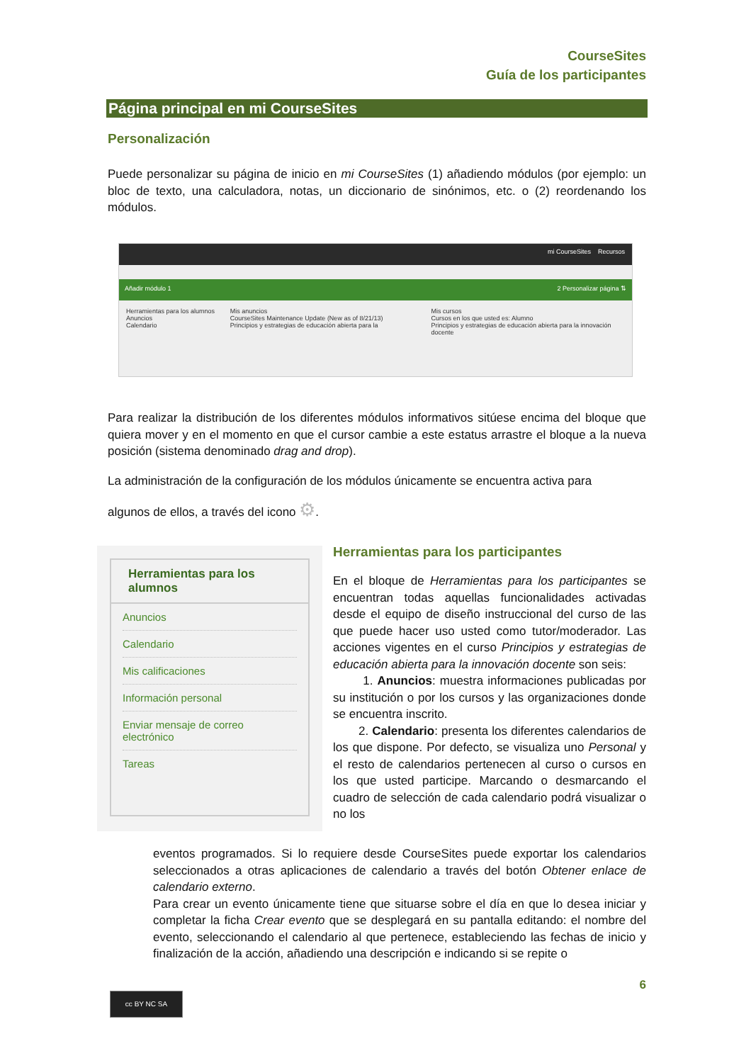CourseSites
Guía de los participantes
Página principal en mi CourseSites
Personalización
Puede personalizar su página de inicio en mi CourseSites (1) añadiendo módulos (por ejemplo: un bloc de texto, una calculadora, notas, un diccionario de sinónimos, etc. o (2) reordenando los módulos.
mi CourseSites Recursos
Añadir módulo 1 2 Personalizar página ⇅
Herramientas para los alumnos
Anuncios
Calendario
Mis anuncios
CourseSites Maintenance Update (New as of 8/21/13)
Principios y estrategias de educación abierta para la
Mis cursos
Cursos en los que usted es: Alumno
Principios y estrategias de educación abierta para la innovación docente
Para realizar la distribución de los diferentes módulos informativos sitúese encima del bloque que quiera mover y en el momento en que el cursor cambie a este estatus arrastre el bloque a la nueva posición (sistema denominado drag and drop).
La administración de la configuración de los módulos únicamente se encuentra activa para
algunos de ellos, a través del icono ⚙.
Herramientas para los alumnos
Anuncios
Calendario
Mis calificaciones
Información personal
Enviar mensaje de correo electrónico
Tareas
Herramientas para los participantes
En el bloque de Herramientas para los participantes se encuentran todas aquellas funcionalidades activadas desde el equipo de diseño instruccional del curso de las que puede hacer uso usted como tutor/moderador. Las acciones vigentes en el curso Principios y estrategias de educación abierta para la innovación docente son seis:
1. Anuncios: muestra informaciones publicadas por su institución o por los cursos y las organizaciones donde se encuentra inscrito.
2. Calendario: presenta los diferentes calendarios de los que dispone. Por defecto, se visualiza uno Personal y el resto de calendarios pertenecen al curso o cursos en los que usted participe. Marcando o desmarcando el cuadro de selección de cada calendario podrá visualizar o no los
eventos programados. Si lo requiere desde CourseSites puede exportar los calendarios seleccionados a otras aplicaciones de calendario a través del botón Obtener enlace de calendario externo.
Para crear un evento únicamente tiene que situarse sobre el día en que lo desea iniciar y completar la ficha Crear evento que se desplegará en su pantalla editando: el nombre del evento, seleccionando el calendario al que pertenece, estableciendo las fechas de inicio y finalización de la acción, añadiendo una descripción e indicando si se repite o
6
cc BY NC SA